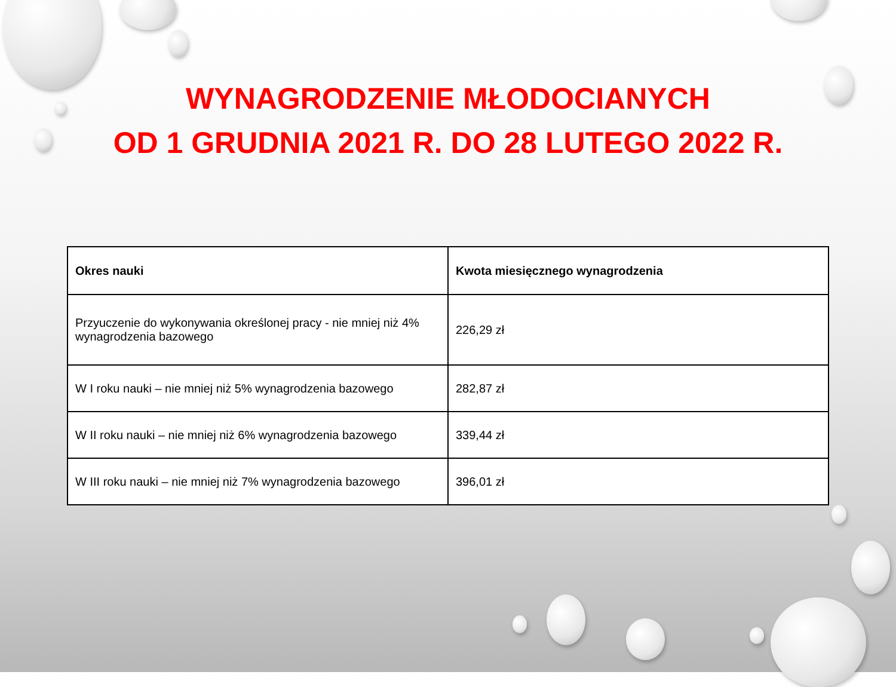WYNAGRODZENIE MŁODOCIANYCH
OD 1 GRUDNIA 2021 R. DO 28 LUTEGO 2022 R.
| Okres nauki | Kwota miesięcznego wynagrodzenia |
| --- | --- |
| Przyuczenie do wykonywania określonej pracy - nie mniej niż 4% wynagrodzenia bazowego | 226,29 zł |
| W I roku nauki – nie mniej niż 5% wynagrodzenia bazowego | 282,87 zł |
| W II roku nauki – nie mniej niż 6% wynagrodzenia bazowego | 339,44 zł |
| W III roku nauki – nie mniej niż 7% wynagrodzenia bazowego | 396,01 zł |